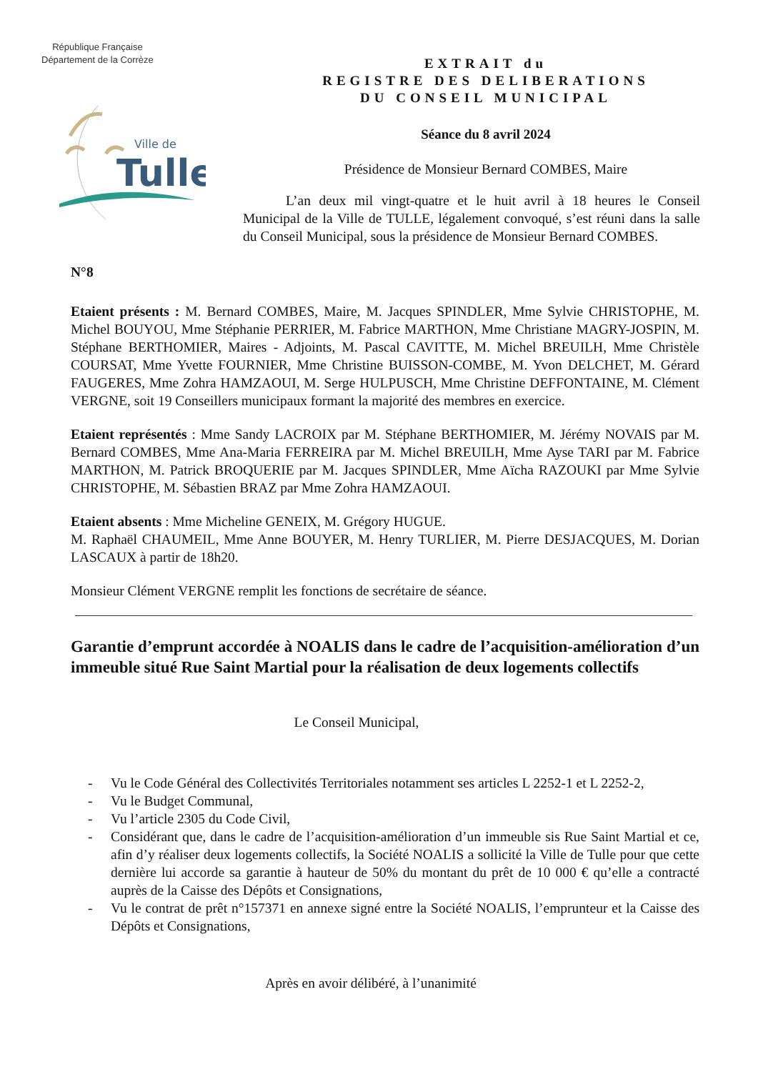République Française
Département de la Corrèze
Ville de
Tulle
EXTRAIT du
REGISTRE DES DELIBERATIONS
DU CONSEIL MUNICIPAL
Séance du 8 avril 2024
Présidence de Monsieur Bernard COMBES, Maire
L’an deux mil vingt-quatre et le huit avril à 18 heures le Conseil Municipal de la Ville de TULLE, légalement convoqué, s’est réuni dans la salle du Conseil Municipal, sous la présidence de Monsieur Bernard COMBES.
N°8
Etaient présents : M. Bernard COMBES, Maire, M. Jacques SPINDLER, Mme Sylvie CHRISTOPHE, M. Michel BOUYOU, Mme Stéphanie PERRIER, M. Fabrice MARTHON, Mme Christiane MAGRY-JOSPIN, M. Stéphane BERTHOMIER, Maires - Adjoints, M. Pascal CAVITTE, M. Michel BREUILH, Mme Christèle COURSAT, Mme Yvette FOURNIER, Mme Christine BUISSON-COMBE, M. Yvon DELCHET, M. Gérard FAUGERES, Mme Zohra HAMZAOUI, M. Serge HULPUSCH, Mme Christine DEFFONTAINE, M. Clément VERGNE, soit 19 Conseillers municipaux formant la majorité des membres en exercice.
Etaient représentés : Mme Sandy LACROIX par M. Stéphane BERTHOMIER, M. Jérémy NOVAIS par M. Bernard COMBES, Mme Ana-Maria FERREIRA par M. Michel BREUILH, Mme Ayse TARI par M. Fabrice MARTHON, M. Patrick BROQUERIE par M. Jacques SPINDLER, Mme Aïcha RAZOUKI par Mme Sylvie CHRISTOPHE, M. Sébastien BRAZ par Mme Zohra HAMZAOUI.
Etaient absents : Mme Micheline GENEIX, M. Grégory HUGUE.
M. Raphaël CHAUMEIL, Mme Anne BOUYER, M. Henry TURLIER, M. Pierre DESJACQUES, M. Dorian LASCAUX à partir de 18h20.
Monsieur Clément VERGNE remplit les fonctions de secrétaire de séance.
Garantie d’emprunt accordée à NOALIS dans le cadre de l’acquisition-amélioration d’un immeuble situé Rue Saint Martial pour la réalisation de deux logements collectifs
Le Conseil Municipal,
- Vu le Code Général des Collectivités Territoriales notamment ses articles L 2252-1 et L 2252-2,
- Vu le Budget Communal,
- Vu l’article 2305 du Code Civil,
- Considérant que, dans le cadre de l’acquisition-amélioration d’un immeuble sis Rue Saint Martial et ce, afin d’y réaliser deux logements collectifs, la Société NOALIS a sollicité la Ville de Tulle pour que cette dernière lui accorde sa garantie à hauteur de 50% du montant du prêt de 10 000 € qu’elle a contracté auprès de la Caisse des Dépôts et Consignations,
- Vu le contrat de prêt n°157371 en annexe signé entre la Société NOALIS, l’emprunteur et la Caisse des Dépôts et Consignations,
Après en avoir délibéré, à l’unanimité